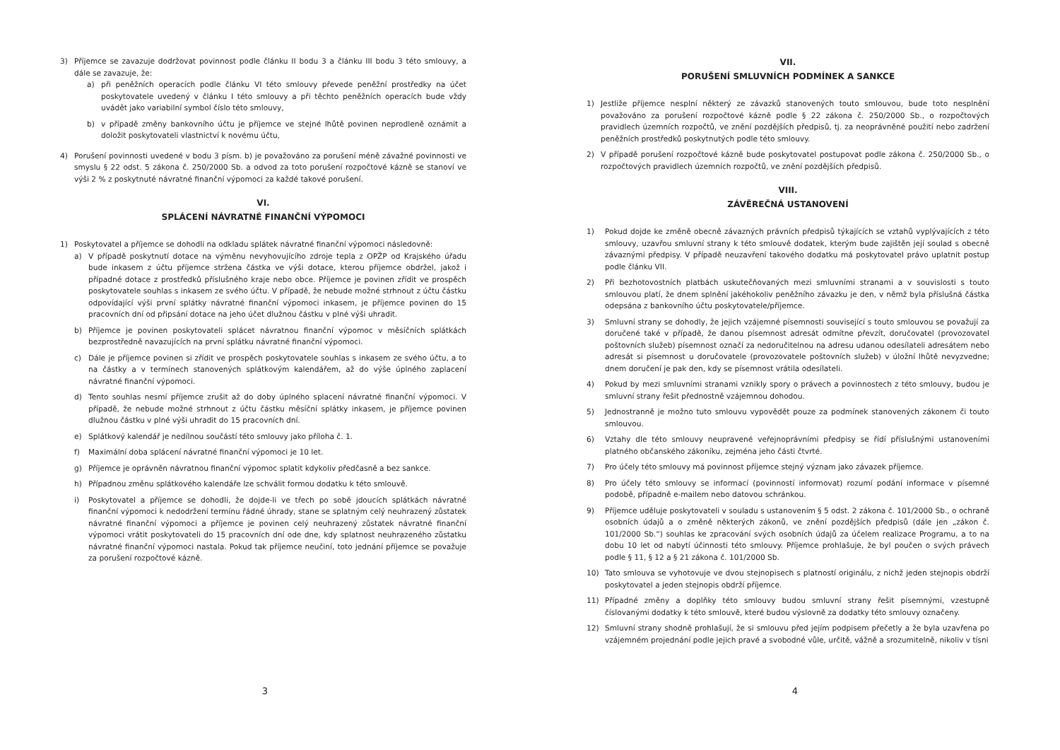3) Příjemce se zavazuje dodržovat povinnost podle článku II bodu 3 a článku III bodu 3 této smlouvy, a dále se zavazuje, že:
a) při peněžních operacích podle článku VI této smlouvy převede peněžní prostředky na účet poskytovatele uvedený v článku I této smlouvy a při těchto peněžních operacích bude vždy uvádět jako variabilní symbol číslo této smlouvy,
b) v případě změny bankovního účtu je příjemce ve stejné lhůtě povinen neprodleně oznámit a doložit poskytovateli vlastnictví k novému účtu,
4) Porušení povinnosti uvedené v bodu 3 písm. b) je považováno za porušení méně závažné povinnosti ve smyslu § 22 odst. 5 zákona č. 250/2000 Sb. a odvod za toto porušení rozpočtové kázně se stanoví ve výši 2 % z poskytnuté návratné finanční výpomoci za každé takové porušení.
VI.
SPLÁCENÍ NÁVRATNÉ FINANČNÍ VÝPOMOCI
1) Poskytovatel a příjemce se dohodli na odkladu splátek návratné finanční výpomoci následovně:
a) V případě poskytnutí dotace na výměnu nevyhovujícího zdroje tepla z OPŽP od Krajského úřadu bude inkasem z účtu příjemce stržena částka ve výši dotace, kterou příjemce obdržel, jakož i případné dotace z prostředků příslušného kraje nebo obce. Příjemce je povinen zřídit ve prospěch poskytovatele souhlas s inkasem ze svého účtu. V případě, že nebude možné strhnout z účtu částku odpovídající výši první splátky návratné finanční výpomoci inkasem, je příjemce povinen do 15 pracovních dní od připsání dotace na jeho účet dlužnou částku v plné výši uhradit.
b) Příjemce je povinen poskytovateli splácet návratnou finanční výpomoc v měsíčních splátkách bezprostředně navazujících na první splátku návratné finanční výpomoci.
c) Dále je příjemce povinen si zřídit ve prospěch poskytovatele souhlas s inkasem ze svého účtu, a to na částky a v termínech stanovených splátkovým kalendářem, až do výše úplného zaplacení návratné finanční výpomoci.
d) Tento souhlas nesmí příjemce zrušit až do doby úplného splacení návratné finanční výpomoci. V případě, že nebude možné strhnout z účtu částku měsíční splátky inkasem, je příjemce povinen dlužnou částku v plné výši uhradit do 15 pracovních dní.
e) Splátkový kalendář je nedílnou součástí této smlouvy jako příloha č. 1.
f) Maximální doba splácení návratné finanční výpomoci je 10 let.
g) Příjemce je oprávněn návratnou finanční výpomoc splatit kdykoliv předčasně a bez sankce.
h) Případnou změnu splátkového kalendáře lze schválit formou dodatku k této smlouvě.
i) Poskytovatel a příjemce se dohodli, že dojde-li ve třech po sobě jdoucích splátkách návratné finanční výpomoci k nedodržení termínu řádné úhrady, stane se splatným celý neuhrazený zůstatek návratné finanční výpomoci a příjemce je povinen celý neuhrazený zůstatek návratné finanční výpomoci vrátit poskytovateli do 15 pracovních dní ode dne, kdy splatnost neuhrazeného zůstatku návratné finanční výpomoci nastala. Pokud tak příjemce neučiní, toto jednání příjemce se považuje za porušení rozpočtové kázně.
3
VII.
PORUŠENÍ SMLUVNÍCH PODMÍNEK A SANKCE
1) Jestliže příjemce nesplní některý ze závazků stanovených touto smlouvou, bude toto nesplnění považováno za porušení rozpočtové kázně podle § 22 zákona č. 250/2000 Sb., o rozpočtových pravidlech územních rozpočtů, ve znění pozdějších předpisů, tj. za neoprávněné použití nebo zadržení peněžních prostředků poskytnutých podle této smlouvy.
2) V případě porušení rozpočtové kázně bude poskytovatel postupovat podle zákona č. 250/2000 Sb., o rozpočtových pravidlech územních rozpočtů, ve znění pozdějších předpisů.
VIII.
ZÁVĚREČNÁ USTANOVENÍ
1) Pokud dojde ke změně obecně závazných právních předpisů týkajících se vztahů vyplývajících z této smlouvy, uzavřou smluvní strany k této smlouvě dodatek, kterým bude zajištěn její soulad s obecně závaznými předpisy. V případě neuzavření takového dodatku má poskytovatel právo uplatnit postup podle článku VII.
2) Při bezhotovostních platbách uskutečňovaných mezi smluvními stranami a v souvislosti s touto smlouvou platí, že dnem splnění jakéhokoliv peněžního závazku je den, v němž byla příslušná částka odepsána z bankovního účtu poskytovatele/příjemce.
3) Smluvní strany se dohodly, že jejich vzájemné písemnosti související s touto smlouvou se považují za doručené také v případě, že danou písemnost adresát odmítne převzít, doručovatel (provozovatel poštovních služeb) písemnost označí za nedoručitelnou na adresu udanou odesílateli adresátem nebo adresát si písemnost u doručovatele (provozovatele poštovních služeb) v úložní lhůtě nevyzvedne; dnem doručení je pak den, kdy se písemnost vrátila odesílateli.
4) Pokud by mezi smluvními stranami vznikly spory o právech a povinnostech z této smlouvy, budou je smluvní strany řešit přednostně vzájemnou dohodou.
5) Jednostranně je možno tuto smlouvu vypovědět pouze za podmínek stanovených zákonem či touto smlouvou.
6) Vztahy dle této smlouvy neupravené veřejnoprávními předpisy se řídí příslušnými ustanoveními platného občanského zákoníku, zejména jeho části čtvrté.
7) Pro účely této smlouvy má povinnost příjemce stejný význam jako závazek příjemce.
8) Pro účely této smlouvy se informací (povinností informovat) rozumí podání informace v písemné podobě, případně e-mailem nebo datovou schránkou.
9) Příjemce uděluje poskytovateli v souladu s ustanovením § 5 odst. 2 zákona č. 101/2000 Sb., o ochraně osobních údajů a o změně některých zákonů, ve znění pozdějších předpisů (dále jen „zákon č. 101/2000 Sb.“) souhlas ke zpracování svých osobních údajů za účelem realizace Programu, a to na dobu 10 let od nabytí účinnosti této smlouvy. Příjemce prohlašuje, že byl poučen o svých právech podle § 11, § 12 a § 21 zákona č. 101/2000 Sb.
10) Tato smlouva se vyhotovuje ve dvou stejnopisech s platností originálu, z nichž jeden stejnopis obdrží poskytovatel a jeden stejnopis obdrží příjemce.
11) Případné změny a doplňky této smlouvy budou smluvní strany řešit písemnými, vzestupně číslovanými dodatky k této smlouvě, které budou výslovně za dodatky této smlouvy označeny.
12) Smluvní strany shodně prohlašují, že si smlouvu před jejím podpisem přečetly a že byla uzavřena po vzájemném projednání podle jejich pravé a svobodné vůle, určitě, vážně a srozumitelně, nikoliv v tísni
4